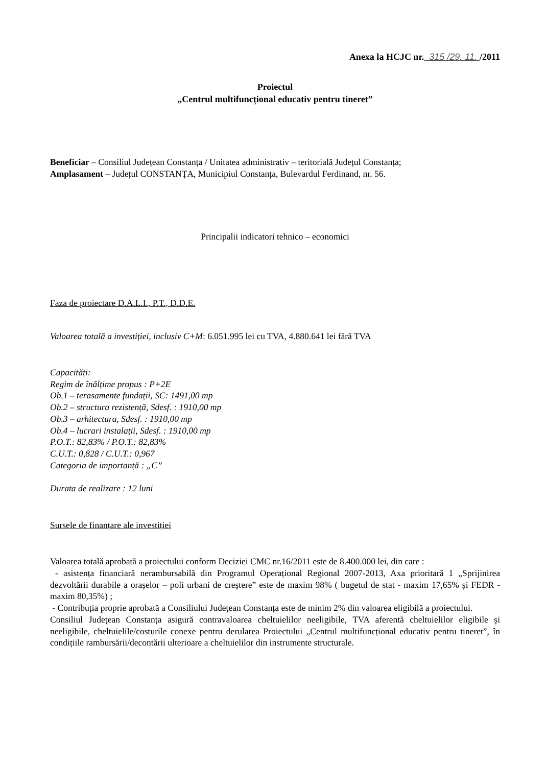Anexa la HCJC nr. 315 /29. 11. /2011
Proiectul
„Centrul multifuncțional educativ pentru tineret”
Beneficiar – Consiliul Județean Constanța / Unitatea administrativ – teritorială Județul Constanța;
Amplasament – Județul CONSTANȚA, Municipiul Constanța, Bulevardul Ferdinand, nr. 56.
Principalii indicatori tehnico – economici
Faza de proiectare D.A.L.I., P.T., D.D.E.
Valoarea totală a investiției, inclusiv C+M: 6.051.995 lei cu TVA, 4.880.641 lei fără TVA
Capacități:
Regim de înălțime propus : P+2E
Ob.1 – terasamente fundații, SC: 1491,00 mp
Ob.2 – structura rezistență, Sdesf. : 1910,00 mp
Ob.3 – arhitectura, Sdesf. : 1910,00 mp
Ob.4 – lucrari instalații, Sdesf. : 1910,00 mp
P.O.T.: 82,83% / P.O.T.: 82,83%
C.U.T.: 0,828 / C.U.T.: 0,967
Categoria de importanță : „C”
Durata de realizare : 12 luni
Sursele de finanțare ale investiției
Valoarea totală aprobată a proiectului conform Deciziei CMC nr.16/2011 este de 8.400.000 lei, din care :
- asistența financiară nerambursabilă din Programul Operațional Regional 2007-2013, Axa prioritară 1 „Sprijinirea dezvoltării durabile a orașelor – poli urbani de creștere” este de maxim 98% ( bugetul de stat - maxim 17,65% și FEDR - maxim 80,35%) ;
- Contribuția proprie aprobată a Consiliului Județean Constanța este de minim 2% din valoarea eligibilă a proiectului.
Consiliul Județean Constanța asigură contravaloarea cheltuielilor neeligibile, TVA aferentă cheltuielilor eligibile și neeligibile, cheltuielile/costurile conexe pentru derularea Proiectului „Centrul multifuncțional educativ pentru tineret”, în condițiile rambursării/decontării ulterioare a cheltuielilor din instrumente structurale.